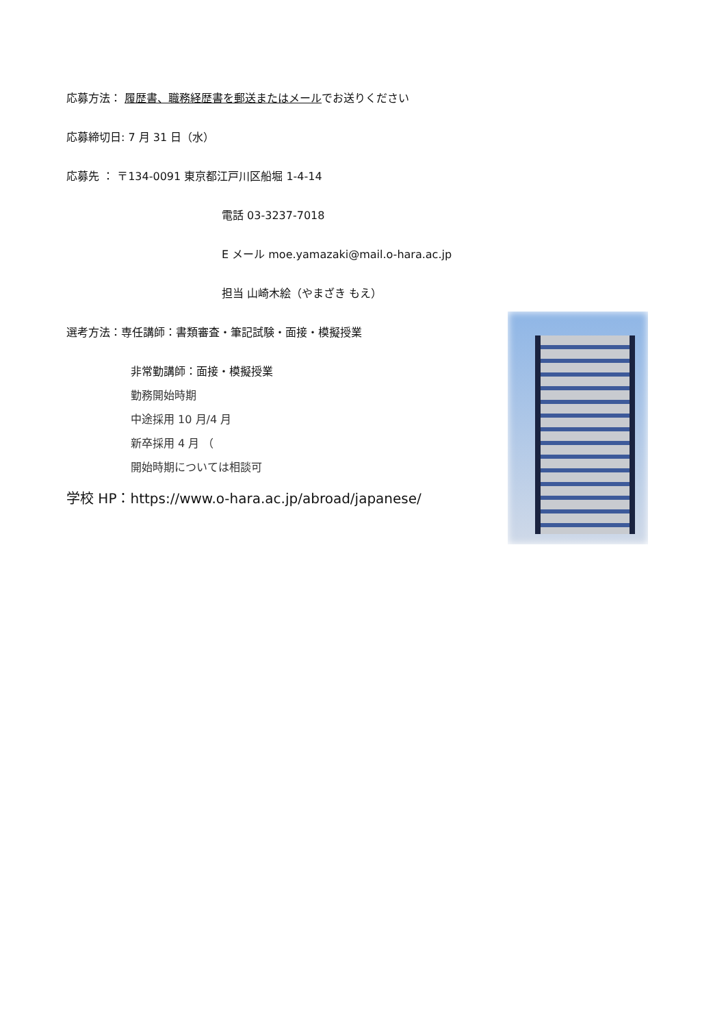応募方法： 履歴書、職務経歴書を郵送またはメールでお送りください
応募締切日: 7 月 31 日（水）
応募先 ： 〒134-0091 東京都江戸川区船堀 1-4-14
電話 03-3237-7018
E メール moe.yamazaki@mail.o-hara.ac.jp
担当 山崎木絵（やまざき もえ）
選考方法：専任講師：書類審査・筆記試験・面接・模擬授業
非常勤講師：面接・模擬授業
勤務開始時期
中途採用 10 月/4 月
新卒採用 4 月 （
開始時期については相談可
学校 HP：https://www.o-hara.ac.jp/abroad/japanese/